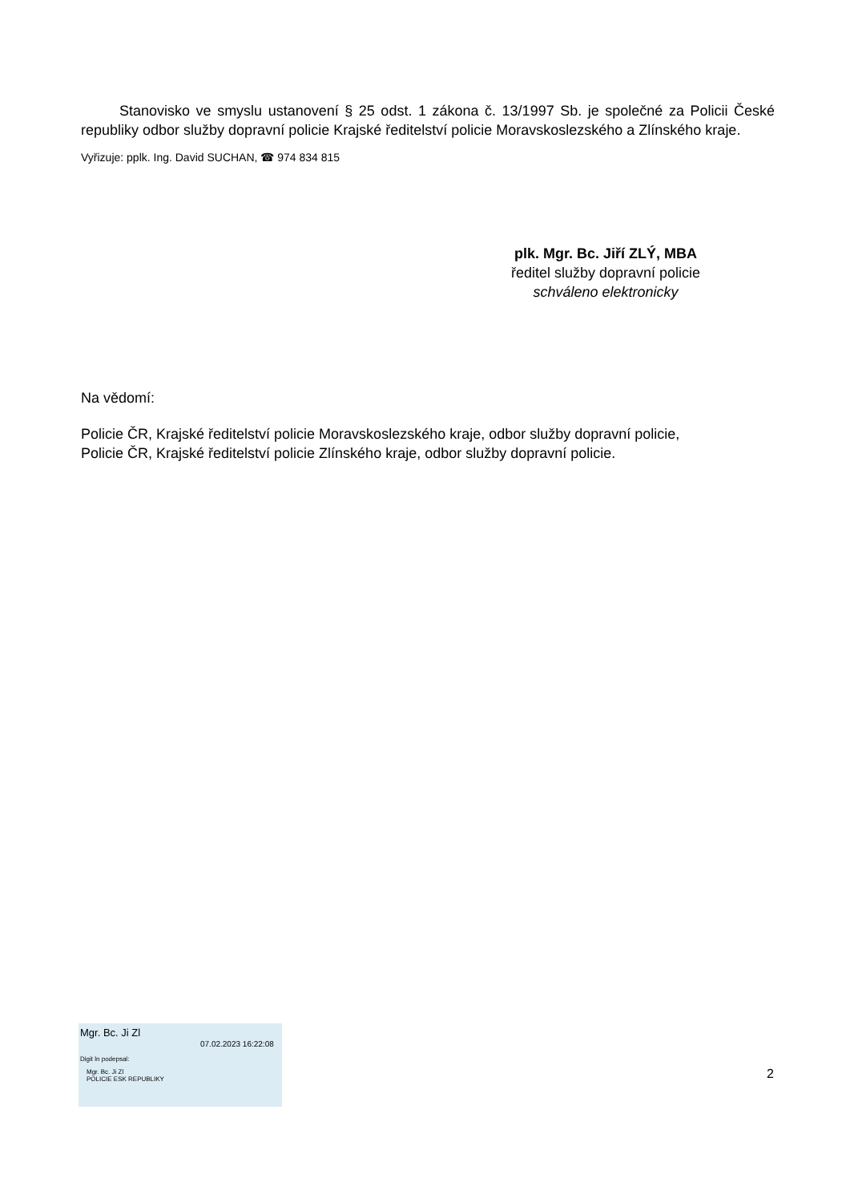Stanovisko ve smyslu ustanovení § 25 odst. 1 zákona č. 13/1997 Sb. je společné za Policii České republiky odbor služby dopravní policie Krajské ředitelství policie Moravskoslezského a Zlínského kraje.
Vyřizuje: pplk. Ing. David SUCHAN, ☎ 974 834 815
plk. Mgr. Bc. Jiří ZLÝ, MBA
ředitel služby dopravní policie
schváleno elektronicky
Na vědomí:
Policie ČR, Krajské ředitelství policie Moravskoslezského kraje, odbor služby dopravní policie,
Policie ČR, Krajské ředitelství policie Zlínského kraje, odbor služby dopravní policie.
Mgr. Bc. Ji Zl
07.02.2023 16:22:08
Digit ln podepsal:
Mgr. Bc. Ji Zl
POLICIE ESK REPUBLIKY
2